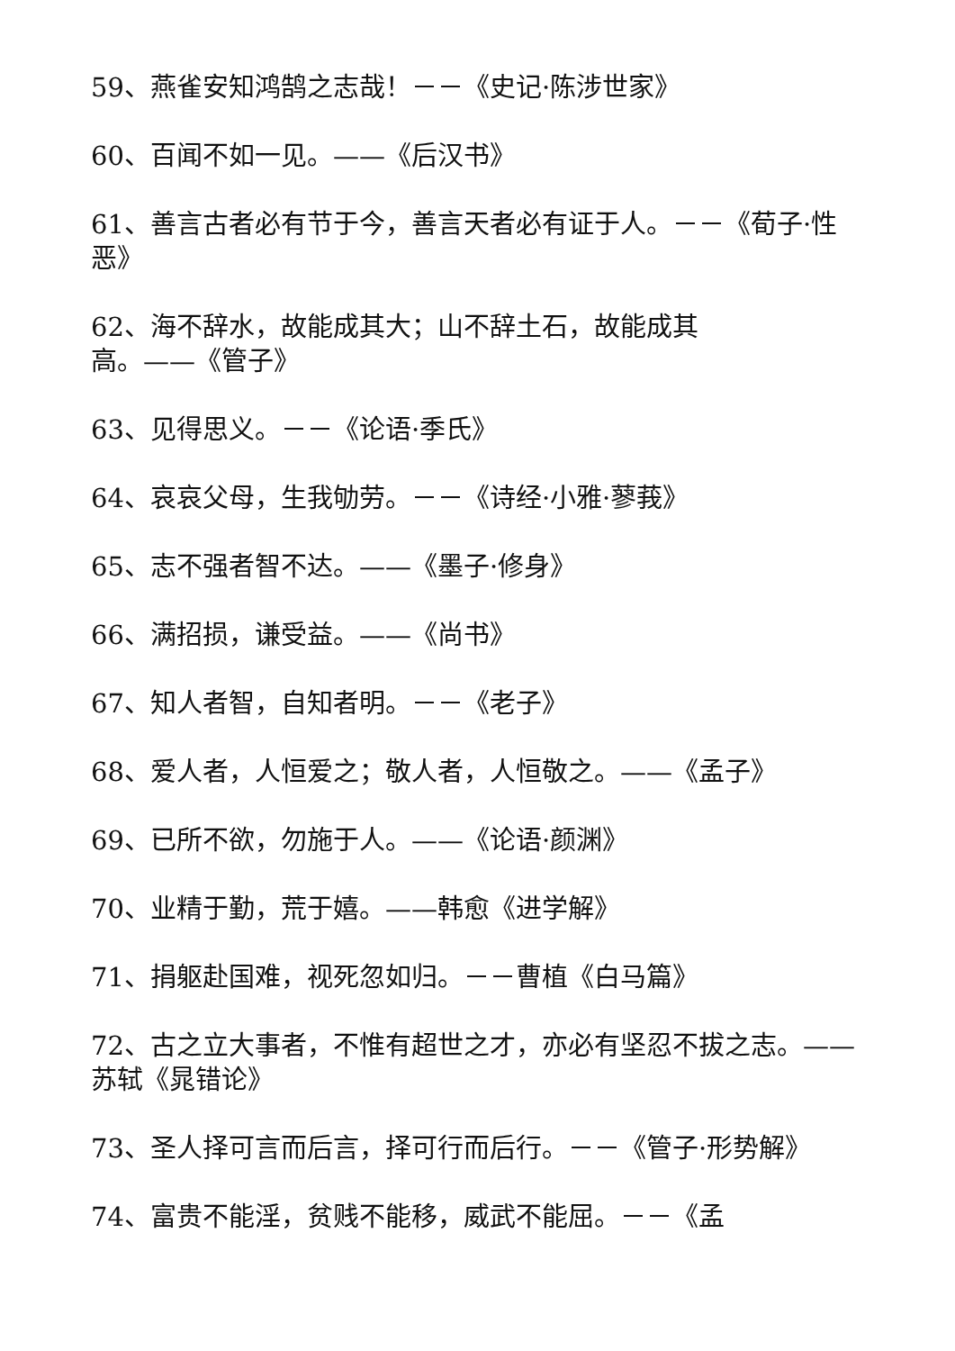59、燕雀安知鸿鹄之志哉！－－《史记·陈涉世家》
60、百闻不如一见。——《后汉书》
61、善言古者必有节于今，善言天者必有证于人。－－《荀子·性恶》
62、海不辞水，故能成其大；山不辞土石，故能成其
高。——《管子》
63、见得思义。－－《论语·季氏》
64、哀哀父母，生我劬劳。－－《诗经·小雅·蓼莪》
65、志不强者智不达。——《墨子·修身》
66、满招损，谦受益。——《尚书》
67、知人者智，自知者明。－－《老子》
68、爱人者，人恒爱之；敬人者，人恒敬之。——《孟子》
69、已所不欲，勿施于人。——《论语·颜渊》
70、业精于勤，荒于嬉。——韩愈《进学解》
71、捐躯赴国难，视死忽如归。－－曹植《白马篇》
72、古之立大事者，不惟有超世之才，亦必有坚忍不拔之志。——苏轼《晁错论》
73、圣人择可言而后言，择可行而后行。－－《管子·形势解》
74、富贵不能淫，贫贱不能移，威武不能屈。－－《孟